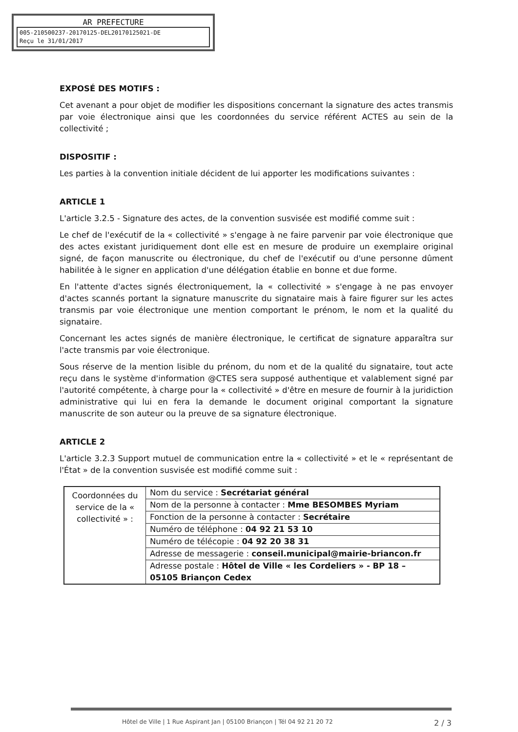AR PREFECTURE
005-210500237-20170125-DEL20170125021-DE
Reçu le 31/01/2017
EXPOSÉ DES MOTIFS :
Cet avenant a pour objet de modifier les dispositions concernant la signature des actes transmis par voie électronique ainsi que les coordonnées du service référent ACTES au sein de la collectivité ;
DISPOSITIF :
Les parties à la convention initiale décident de lui apporter les modifications suivantes :
ARTICLE 1
L'article 3.2.5 - Signature des actes, de la convention susvisée est modifié comme suit :
Le chef de l'exécutif de la « collectivité » s'engage à ne faire parvenir par voie électronique que des actes existant juridiquement dont elle est en mesure de produire un exemplaire original signé, de façon manuscrite ou électronique, du chef de l'exécutif ou d'une personne dûment habilitée à le signer en application d'une délégation établie en bonne et due forme.
En l'attente d'actes signés électroniquement, la « collectivité » s'engage à ne pas envoyer d'actes scannés portant la signature manuscrite du signataire mais à faire figurer sur les actes transmis par voie électronique une mention comportant le prénom, le nom et la qualité du signataire.
Concernant les actes signés de manière électronique, le certificat de signature apparaîtra sur l'acte transmis par voie électronique.
Sous réserve de la mention lisible du prénom, du nom et de la qualité du signataire, tout acte reçu dans le système d'information @CTES sera supposé authentique et valablement signé par l'autorité compétente, à charge pour la « collectivité » d'être en mesure de fournir à la juridiction administrative qui lui en fera la demande le document original comportant la signature manuscrite de son auteur ou la preuve de sa signature électronique.
ARTICLE 2
L'article 3.2.3 Support mutuel de communication entre la « collectivité » et le « représentant de l'État » de la convention susvisée est modifié comme suit :
| Coordonnées du service de la « collectivité » : | Nom du service : Secrétariat général |
| | Nom de la personne à contacter : Mme BESOMBES Myriam |
| | Fonction de la personne à contacter : Secrétaire |
| | Numéro de téléphone : 04 92 21 53 10 |
| | Numéro de télécopie : 04 92 20 38 31 |
| | Adresse de messagerie : conseil.municipal@mairie-briancon.fr |
| | Adresse postale : Hôtel de Ville « les Cordeliers » - BP 18 – 05105 Briançon Cedex |
Hôtel de Ville | 1 Rue Aspirant Jan | 05100 Briançon | Tél 04 92 21 20 72 2 / 3